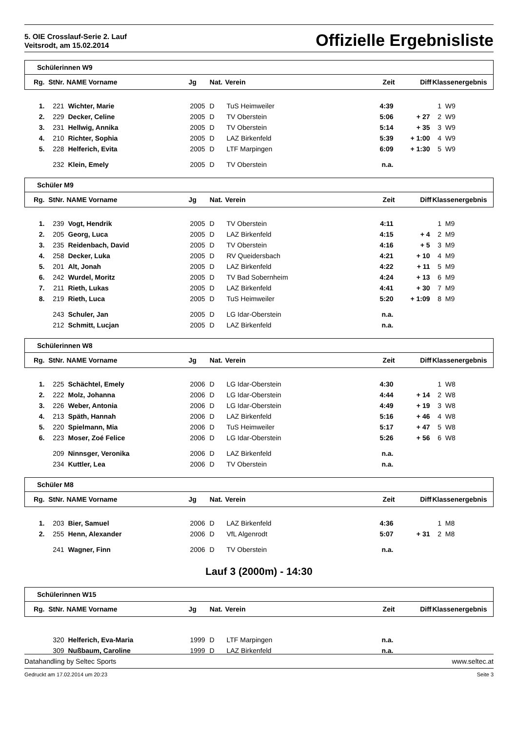5. OIE Crosslauf-Serie 2. Lauf
Veitsrodt, am 15.02.2014
Offizielle Ergebnisliste
Schülerinnen W9
| Rg. | StNr. | NAME Vorname | Jg | Nat. | Verein | Zeit | Diff | Klassenergebnis |
| --- | --- | --- | --- | --- | --- | --- | --- | --- |
| 1. | 221 | Wichter, Marie | 2005 | D | TuS Heimweiler | 4:39 | | 1 W9 |
| 2. | 229 | Decker, Celine | 2005 | D | TV Oberstein | 5:06 | + 27 | 2 W9 |
| 3. | 231 | Hellwig, Annika | 2005 | D | TV Oberstein | 5:14 | + 35 | 3 W9 |
| 4. | 210 | Richter, Sophia | 2005 | D | LAZ Birkenfeld | 5:39 | + 1:00 | 4 W9 |
| 5. | 228 | Helferich, Evita | 2005 | D | LTF Marpingen | 6:09 | + 1:30 | 5 W9 |
| | 232 | Klein, Emely | 2005 | D | TV Oberstein | n.a. | | |
Schüler M9
| Rg. | StNr. | NAME Vorname | Jg | Nat. | Verein | Zeit | Diff | Klassenergebnis |
| --- | --- | --- | --- | --- | --- | --- | --- | --- |
| 1. | 239 | Vogt, Hendrik | 2005 | D | TV Oberstein | 4:11 | | 1 M9 |
| 2. | 205 | Georg, Luca | 2005 | D | LAZ Birkenfeld | 4:15 | + 4 | 2 M9 |
| 3. | 235 | Reidenbach, David | 2005 | D | TV Oberstein | 4:16 | + 5 | 3 M9 |
| 4. | 258 | Decker, Luka | 2005 | D | RV Queidersbach | 4:21 | + 10 | 4 M9 |
| 5. | 201 | Alt, Jonah | 2005 | D | LAZ Birkenfeld | 4:22 | + 11 | 5 M9 |
| 6. | 242 | Wurdel, Moritz | 2005 | D | TV Bad Sobernheim | 4:24 | + 13 | 6 M9 |
| 7. | 211 | Rieth, Lukas | 2005 | D | LAZ Birkenfeld | 4:41 | + 30 | 7 M9 |
| 8. | 219 | Rieth, Luca | 2005 | D | TuS Heimweiler | 5:20 | + 1:09 | 8 M9 |
| | 243 | Schuler, Jan | 2005 | D | LG Idar-Oberstein | n.a. | | |
| | 212 | Schmitt, Lucjan | 2005 | D | LAZ Birkenfeld | n.a. | | |
Schülerinnen W8
| Rg. | StNr. | NAME Vorname | Jg | Nat. | Verein | Zeit | Diff | Klassenergebnis |
| --- | --- | --- | --- | --- | --- | --- | --- | --- |
| 1. | 225 | Schächtel, Emely | 2006 | D | LG Idar-Oberstein | 4:30 | | 1 W8 |
| 2. | 222 | Molz, Johanna | 2006 | D | LG Idar-Oberstein | 4:44 | + 14 | 2 W8 |
| 3. | 226 | Weber, Antonia | 2006 | D | LG Idar-Oberstein | 4:49 | + 19 | 3 W8 |
| 4. | 213 | Späth, Hannah | 2006 | D | LAZ Birkenfeld | 5:16 | + 46 | 4 W8 |
| 5. | 220 | Spielmann, Mia | 2006 | D | TuS Heimweiler | 5:17 | + 47 | 5 W8 |
| 6. | 223 | Moser, Zoé Felice | 2006 | D | LG Idar-Oberstein | 5:26 | + 56 | 6 W8 |
| | 209 | Ninnsger, Veronika | 2006 | D | LAZ Birkenfeld | n.a. | | |
| | 234 | Kuttler, Lea | 2006 | D | TV Oberstein | n.a. | | |
Schüler M8
| Rg. | StNr. | NAME Vorname | Jg | Nat. | Verein | Zeit | Diff | Klassenergebnis |
| --- | --- | --- | --- | --- | --- | --- | --- | --- |
| 1. | 203 | Bier, Samuel | 2006 | D | LAZ Birkenfeld | 4:36 | | 1 M8 |
| 2. | 255 | Henn, Alexander | 2006 | D | VfL Algenrodt | 5:07 | + 31 | 2 M8 |
| | 241 | Wagner, Finn | 2006 | D | TV Oberstein | n.a. | | |
Lauf 3 (2000m) - 14:30
Schülerinnen W15
| Rg. | StNr. | NAME Vorname | Jg | Nat. | Verein | Zeit | Diff | Klassenergebnis |
| --- | --- | --- | --- | --- | --- | --- | --- | --- |
| | 320 | Helferich, Eva-Maria | 1999 | D | LTF Marpingen | n.a. | | |
| | 309 | Nußbaum, Caroline | 1999 | D | LAZ Birkenfeld | n.a. | | |
Datahandling by Seltec Sports www.seltec.at
Gedruckt am 17.02.2014 um 20:23 Seite 3